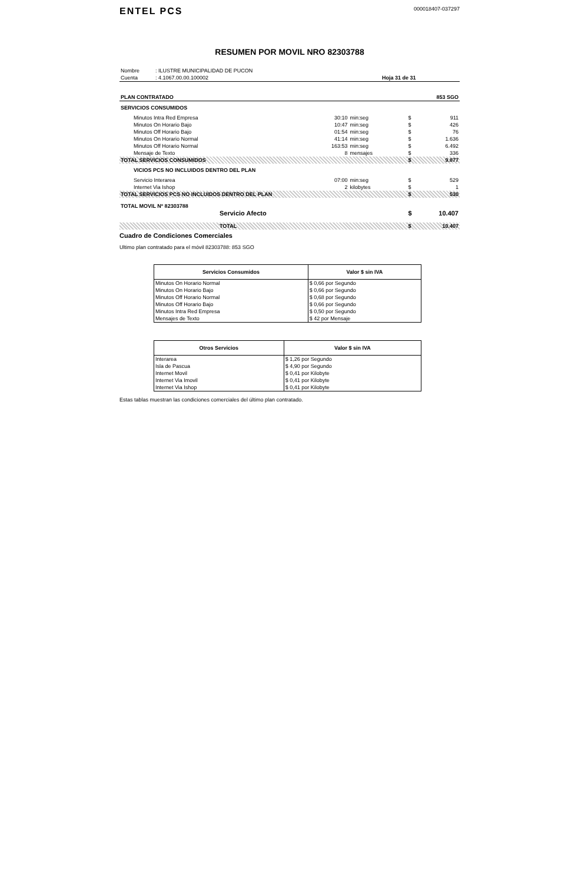ENTEL PCS
000018407-037297
RESUMEN POR MOVIL NRO 82303788
| Nombre | : ILUSTRE MUNICIPALIDAD DE PUCON | |
| Cuenta | : 4.1067.00.00.100002 | Hoja 31 de 31 |
| PLAN CONTRATADO | 853 SGO |
| SERVICIOS CONSUMIDOS | | | | |
| Minutos Intra Red Empresa | 30:10 | min:seg | $ | 911 |
| Minutos On Horario Bajo | 10:47 | min:seg | $ | 426 |
| Minutos Off Horario Bajo | 01:54 | min:seg | $ | 76 |
| Minutos On Horario Normal | 41:14 | min:seg | $ | 1.636 |
| Minutos Off Horario Normal | 163:53 | min:seg | $ | 6.492 |
| Mensaje de Texto | 8 | mensajes | $ | 336 |
| TOTAL SERVICIOS CONSUMIDOS | | | $ | 9.877 |
| VICIOS PCS NO INCLUIDOS DENTRO DEL PLAN | | | | |
| Servicio Interarea | 07:00 | min:seg | $ | 529 |
| Internet Via Ishop | 2 | kilobytes | $ | 1 |
| TOTAL SERVICIOS PCS NO INCLUIDOS DENTRO DEL PLAN | | | $ | 530 |
| TOTAL MOVIL Nº 82303788 | | | | |
| Servicio Afecto | | | $ | 10.407 |
| TOTAL | | | $ | 10.407 |
Cuadro de Condiciones Comerciales
Ultimo plan contratado para el móvil 82303788: 853 SGO
| Servicios Consumidos | Valor $ sin IVA |
| --- | --- |
| Minutos On Horario Normal | $ 0,66 por Segundo |
| Minutos On Horario Bajo | $ 0,66 por Segundo |
| Minutos Off Horario Normal | $ 0,68 por Segundo |
| Minutos Off Horario Bajo | $ 0,66 por Segundo |
| Minutos Intra Red Empresa | $ 0,50 por Segundo |
| Mensajes de Texto | $ 42 por Mensaje |
| Otros Servicios | Valor $ sin IVA |
| --- | --- |
| Interarea | $ 1,26 por Segundo |
| Isla de Pascua | $ 4,90 por Segundo |
| Internet Movil | $ 0,41 por Kilobyte |
| Internet Via Imovil | $ 0,41 por Kilobyte |
| Internet Via Ishop | $ 0,41 por Kilobyte |
Estas tablas muestran las condiciones comerciales del último plan contratado.